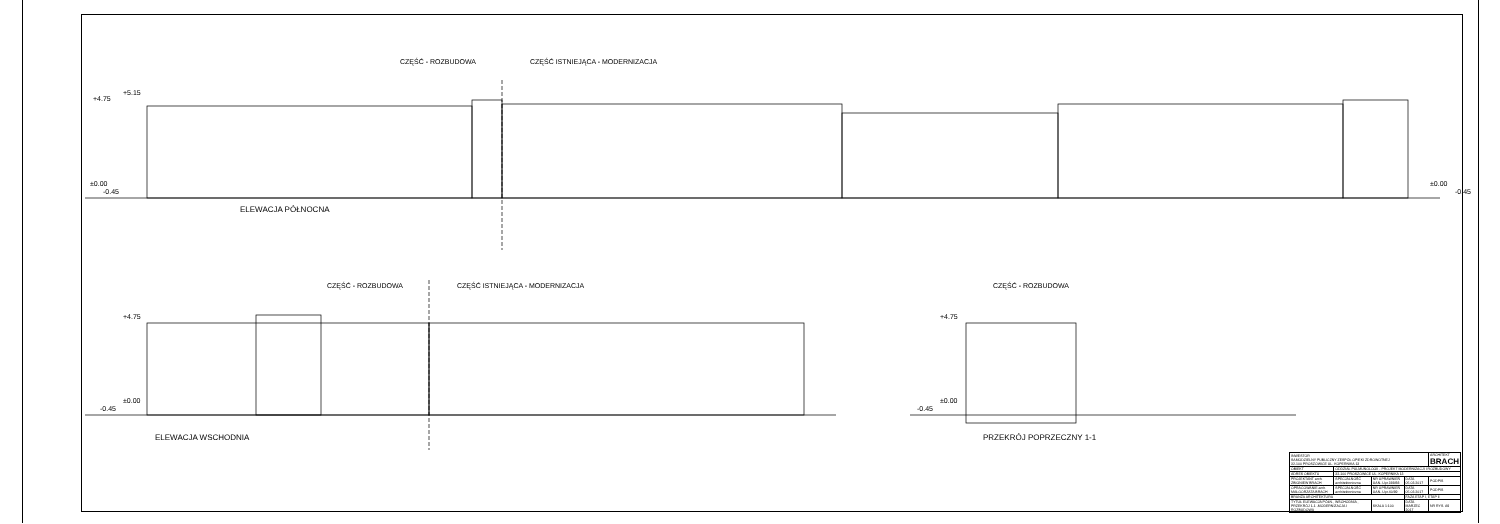CZĘŚĆ - ROZBUDOWA CZĘŚĆ ISTNIEJĄCA - MODERNIZACJA
+4.75
+5.15
±0.00
-0.45
±0.00
-0.45
ELEWACJA PÓŁNOCNA
CZĘŚĆ - ROZBUDOWA CZĘŚĆ ISTNIEJĄCA - MODERNIZACJA CZĘŚĆ - ROZBUDOWA
+4.75
±0.00
-0.45
+4.75
±0.00
-0.45
ELEWACJA WSCHODNIA PRZEKRÓJ POPRZECZNY 1-1
| INWESTOR SAMODZIELNY PUBLICZNY ZESPÓŁ OPIEKI ZDROWOTNEJ 32-100 PROSZOWICE UL. KOPERNIKA 13 | | | | ARCHITEKT BRACH |
| OBIEKT | ODDZIAŁ PULMUNOLOGII - PROJEKT MODERNIZACJI I ROZBUDOWY | | | |
| ADRES OBIEKTU | 32-100 PROSZOWICE UL. KOPERNIKA 13 | | | |
| PROJEKTANT arch. ZBIGNIEW BRACH | SPECJALNOŚĆ architektoniczna | NR UPRAWNIEŃ UAN- Upr.388/88 | DATA 05.03.2017 | PODPIS |
| OPRACOWANIE arch. MAŁGORZATA BRACH | SPECJALNOŚĆ architektoniczna | NR UPRAWNIEŃ UAN- Upr.40/89 | DATA 05.03.2017 | PODPIS |
| BRANŻA ARCHITEKTURA | | | FAZA ETAP I, ETAP II | |
| TYTUŁ ELEWACJA PÓŁN., WSCHODNIA , PRZEKRÓJ 1-1 -MODERNIZACJA I ROZBUDOWA | | SKALA 1:100 | DATA MARZEC 2017 | NR RYS. A9 |